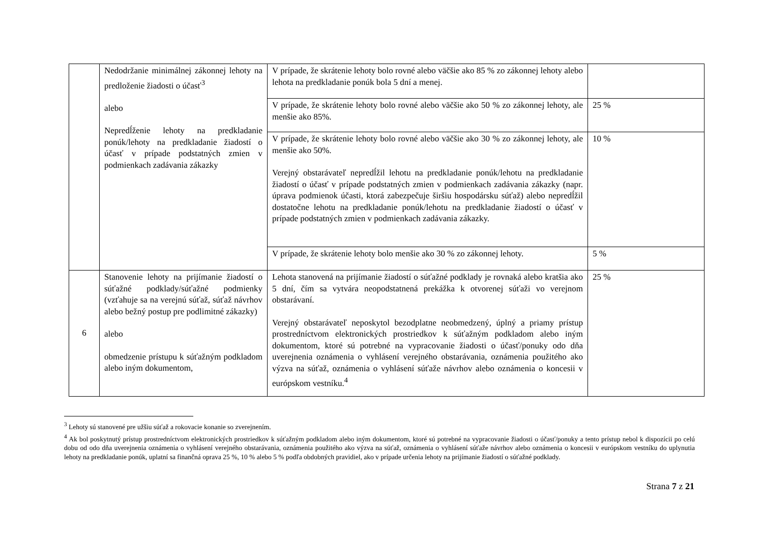| | Nedodržanie minimálnej zákonnej lehoty na predloženie žiadosti o účasť<sup>3</sup> alebo Nepredĺženie lehoty na predkladanie ponúk/lehoty na predkladanie žiadostí o účasť v prípade podstatných zmien v podmienkach zadávania zákazky | V prípade, že skrátenie lehoty bolo rovné alebo väčšie ako 85 % zo zákonnej lehoty alebo lehota na predkladanie ponúk bola 5 dní a menej. | |
| | | V prípade, že skrátenie lehoty bolo rovné alebo väčšie ako 50 % zo zákonnej lehoty, ale menšie ako 85%. | 25 % |
| | | V prípade, že skrátenie lehoty bolo rovné alebo väčšie ako 30 % zo zákonnej lehoty, ale menšie ako 50%. Verejný obstarávateľ nepredĺžil lehotu na predkladanie ponúk/lehotu na predkladanie žiadostí o účasť v prípade podstatných zmien v podmienkach zadávania zákazky (napr. úprava podmienok účasti, ktorá zabezpečuje širšiu hospodársku súťaž) alebo nepredĺžil dostatočne lehotu na predkladanie ponúk/lehotu na predkladanie žiadostí o účasť v prípade podstatných zmien v podmienkach zadávania zákazky. | 10 % |
| | | V prípade, že skrátenie lehoty bolo menšie ako 30 % zo zákonnej lehoty. | 5 % |
| 6 | Stanovenie lehoty na prijímanie žiadostí o súťažné podklady/súťažné podmienky (vzťahuje sa na verejnú súťaž, súťaž návrhov alebo bežný postup pre podlimitné zákazky) alebo obmedzenie prístupu k súťažným podkladom alebo iným dokumentom, | Lehota stanovená na prijímanie žiadostí o súťažné podklady je rovnaká alebo kratšia ako 5 dní, čím sa vytvára neopodstatnená prekážka k otvorenej súťaži vo verejnom obstarávaní. Verejný obstarávateľ neposkytol bezodplatne neobmedzený, úplný a priamy prístup prostredníctvom elektronických prostriedkov k súťažným podkladom alebo iným dokumentom, ktoré sú potrebné na vypracovanie žiadosti o účasť/ponuky odo dňa uverejnenia oznámenia o vyhlásení verejného obstarávania, oznámenia použitého ako výzva na súťaž, oznámenia o vyhlásení súťaže návrhov alebo oznámenia o koncesii v európskom vestníku.<sup>4</sup> | 25 % |
<sup>3</sup> Lehoty sú stanovené pre užšiu súťaž a rokovacie konanie so zverejnením.
<sup>4</sup> Ak bol poskytnutý prístup prostredníctvom elektronických prostriedkov k súťažným podkladom alebo iným dokumentom, ktoré sú potrebné na vypracovanie žiadosti o účasť/ponuky a tento prístup nebol k dispozícii po celú dobu od odo dňa uverejnenia oznámenia o vyhlásení verejného obstarávania, oznámenia použitého ako výzva na súťaž, oznámenia o vyhlásení súťaže návrhov alebo oznámenia o koncesii v európskom vestníku do uplynutia lehoty na predkladanie ponúk, uplatní sa finančná oprava 25 %, 10 % alebo 5 % podľa obdobných pravidiel, ako v prípade určenia lehoty na prijímanie žiadostí o súťažné podklady.
Strana 7 z 21